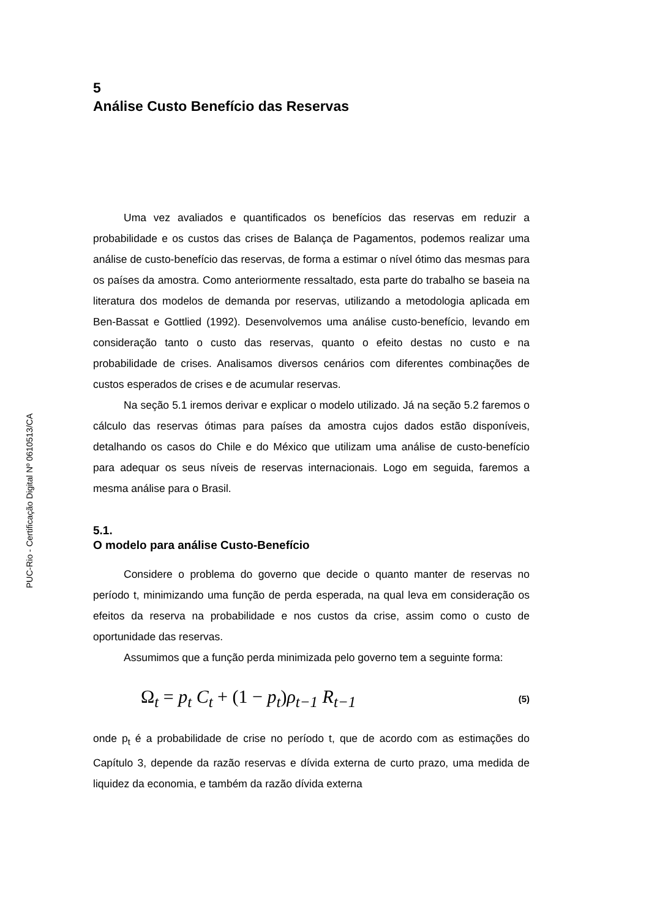PUC-Rio - Certificação Digital Nº 0610513/CA
5
Análise Custo Benefício das Reservas
Uma vez avaliados e quantificados os benefícios das reservas em reduzir a probabilidade e os custos das crises de Balança de Pagamentos, podemos realizar uma análise de custo-benefício das reservas, de forma a estimar o nível ótimo das mesmas para os países da amostra. Como anteriormente ressaltado, esta parte do trabalho se baseia na literatura dos modelos de demanda por reservas, utilizando a metodologia aplicada em Ben-Bassat e Gottlied (1992). Desenvolvemos uma análise custo-benefício, levando em consideração tanto o custo das reservas, quanto o efeito destas no custo e na probabilidade de crises. Analisamos diversos cenários com diferentes combinações de custos esperados de crises e de acumular reservas.
Na seção 5.1 iremos derivar e explicar o modelo utilizado. Já na seção 5.2 faremos o cálculo das reservas ótimas para países da amostra cujos dados estão disponíveis, detalhando os casos do Chile e do México que utilizam uma análise de custo-benefício para adequar os seus níveis de reservas internacionais. Logo em seguida, faremos a mesma análise para o Brasil.
5.1.
O modelo para análise Custo-Benefício
Considere o problema do governo que decide o quanto manter de reservas no período t, minimizando uma função de perda esperada, na qual leva em consideração os efeitos da reserva na probabilidade e nos custos da crise, assim como o custo de oportunidade das reservas.
Assumimos que a função perda minimizada pelo governo tem a seguinte forma:
Ω<sub>t</sub> = p<sub>t</sub> C<sub>t</sub> + (1 − p<sub>t</sub>) ρ<sub>t−1</sub> R<sub>t−1</sub> (5)
onde p<sub>t</sub> é a probabilidade de crise no período t, que de acordo com as estimações do Capítulo 3, depende da razão reservas e dívida externa de curto prazo, uma medida de liquidez da economia, e também da razão dívida externa